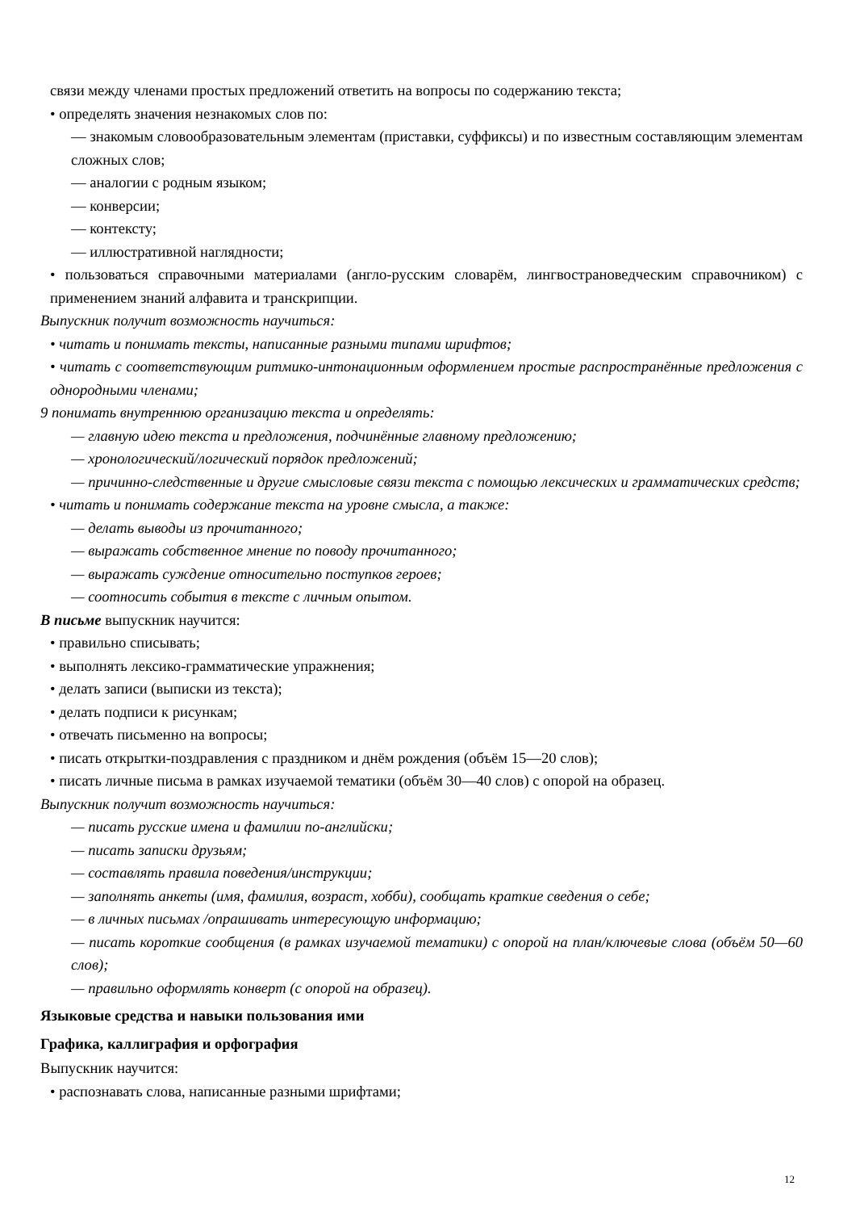связи между членами простых предложений ответить на вопросы по содержанию текста;
• определять значения незнакомых слов по:
— знакомым словообразовательным элементам (приставки, суффиксы) и по известным составляющим элементам сложных слов;
— аналогии с родным языком;
— конверсии;
— контексту;
— иллюстративной наглядности;
• пользоваться справочными материалами (англо-русским словарём, лингвострановедческим справочником) с применением знаний алфавита и транскрипции.
Выпускник получит возможность научиться:
• читать и понимать тексты, написанные разными типами шрифтов;
• читать с соответствующим ритмико-интонационным оформлением простые распространённые предложения с однородными членами;
9 понимать внутреннюю организацию текста и определять:
— главную идею текста и предложения, подчинённые главному предложению;
— хронологический/логический порядок предложений;
— причинно-следственные и другие смысловые связи текста с помощью лексических и грамматических средств;
• читать и понимать содержание текста на уровне смысла, а также:
— делать выводы из прочитанного;
— выражать собственное мнение по поводу прочитанного;
— выражать суждение относительно поступков героев;
— соотносить события в тексте с личным опытом.
В письме выпускник научится:
• правильно списывать;
• выполнять лексико-грамматические упражнения;
• делать записи (выписки из текста);
• делать подписи к рисункам;
• отвечать письменно на вопросы;
• писать открытки-поздравления с праздником и днём рождения (объём 15—20 слов);
• писать личные письма в рамках изучаемой тематики (объём 30—40 слов) с опорой на образец.
Выпускник получит возможность научиться:
— писать русские имена и фамилии по-английски;
— писать записки друзьям;
— составлять правила поведения/инструкции;
— заполнять анкеты (имя, фамилия, возраст, хобби), сообщать краткие сведения о себе;
— в личных письмах /опрашивать интересующую информацию;
— писать короткие сообщения (в рамках изучаемой тематики) с опорой на план/ключевые слова (объём 50—60 слов);
— правильно оформлять конверт (с опорой на образец).
Языковые средства и навыки пользования ими
Графика, каллиграфия и орфография
Выпускник научится:
• распознавать слова, написанные разными шрифтами;
12